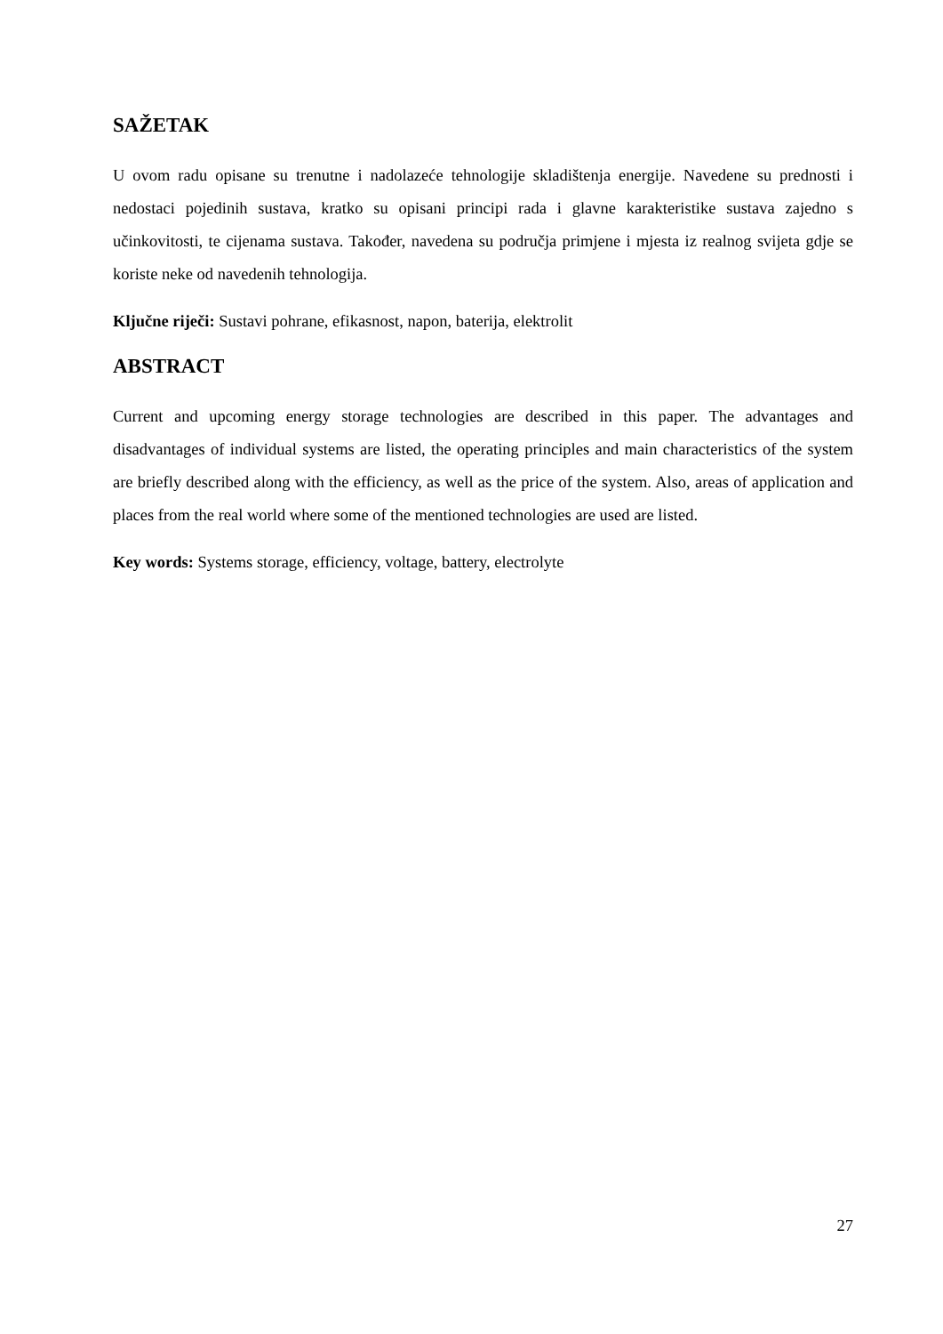SAŽETAK
U ovom radu opisane su trenutne i nadolazeće tehnologije skladištenja energije. Navedene su prednosti i nedostaci pojedinih sustava, kratko su opisani principi rada i glavne karakteristike sustava zajedno s učinkovitosti, te cijenama sustava. Također, navedena su područja primjene i mjesta iz realnog svijeta gdje se koriste neke od navedenih tehnologija.
Ključne riječi: Sustavi pohrane, efikasnost, napon, baterija, elektrolit
ABSTRACT
Current and upcoming energy storage technologies are described in this paper. The advantages and disadvantages of individual systems are listed, the operating principles and main characteristics of the system are briefly described along with the efficiency, as well as the price of the system. Also, areas of application and places from the real world where some of the mentioned technologies are used are listed.
Key words: Systems storage, efficiency, voltage, battery, electrolyte
27